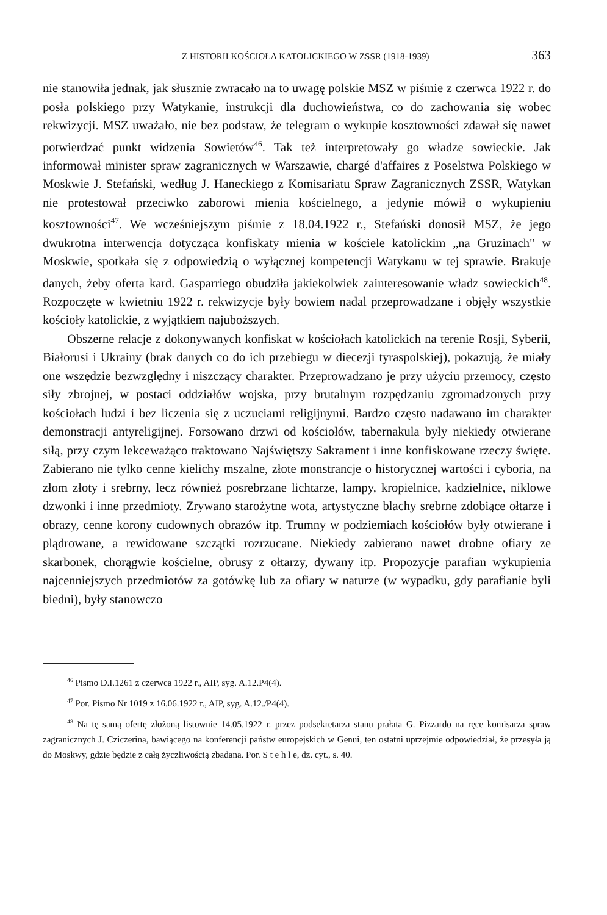Z HISTORII KOŚCIOŁA KATOLICKIEGO W ZSSR (1918-1939) 363
nie stanowiła jednak, jak słusznie zwracało na to uwagę polskie MSZ w piśmie z czerwca 1922 r. do posła polskiego przy Watykanie, instrukcji dla duchowieństwa, co do zachowania się wobec rekwizycji. MSZ uważało, nie bez podstaw, że telegram o wykupie kosztowności zdawał się nawet potwierdzać punkt widzenia Sowietów<sup>46</sup>. Tak też interpretowały go władze sowieckie. Jak informował minister spraw zagranicznych w Warszawie, chargé d'affaires z Poselstwa Polskiego w Moskwie J. Stefański, według J. Haneckiego z Komisariatu Spraw Zagranicznych ZSSR, Watykan nie protestował przeciwko zaborowi mienia kościelnego, a jedynie mówił o wykupieniu kosztowności<sup>47</sup>. We wcześniejszym piśmie z 18.04.1922 r., Stefański donosił MSZ, że jego dwukrotna interwencja dotycząca konfiskaty mienia w kościele katolickim „na Gruzinach" w Moskwie, spotkała się z odpowiedzią o wyłącznej kompetencji Watykanu w tej sprawie. Brakuje danych, żeby oferta kard. Gasparriego obudziła jakiekolwiek zainteresowanie władz sowieckich<sup>48</sup>. Rozpoczęte w kwietniu 1922 r. rekwizycje były bowiem nadal przeprowadzane i objęły wszystkie kościoły katolickie, z wyjątkiem najuboższych.
Obszerne relacje z dokonywanych konfiskat w kościołach katolickich na terenie Rosji, Syberii, Białorusi i Ukrainy (brak danych co do ich przebiegu w diecezji tyraspolskiej), pokazują, że miały one wszędzie bezwzględny i niszczący charakter. Przeprowadzano je przy użyciu przemocy, często siły zbrojnej, w postaci oddziałów wojska, przy brutalnym rozpędzaniu zgromadzonych przy kościołach ludzi i bez liczenia się z uczuciami religijnymi. Bardzo często nadawano im charakter demonstracji antyreligijnej. Forsowano drzwi od kościołów, tabernakula były niekiedy otwierane siłą, przy czym lekceważąco traktowano Najświętszy Sakrament i inne konfiskowane rzeczy święte. Zabierano nie tylko cenne kielichy mszalne, złote monstrancje o historycznej wartości i cyboria, na złom złoty i srebrny, lecz również posrebrzane lichtarze, lampy, kropielnice, kadzielnice, niklowe dzwonki i inne przedmioty. Zrywano starożytne wota, artystyczne blachy srebrne zdobiące ołtarze i obrazy, cenne korony cudownych obrazów itp. Trumny w podziemiach kościołów były otwierane i plądrowane, a rewidowane szczątki rozrzucane. Niekiedy zabierano nawet drobne ofiary ze skarbonek, chorągwie kościelne, obrusy z ołtarzy, dywany itp. Propozycje parafian wykupienia najcenniejszych przedmiotów za gotówkę lub za ofiary w naturze (w wypadku, gdy parafianie byli biedni), były stanowczo
<sup>46</sup> Pismo D.I.1261 z czerwca 1922 r., AIP, syg. A.12.P4(4).
<sup>47</sup> Por. Pismo Nr 1019 z 16.06.1922 r., AIP, syg. A.12./P4(4).
<sup>48</sup> Na tę samą ofertę złożoną listownie 14.05.1922 r. przez podsekretarza stanu prałata G. Pizzardo na ręce komisarza spraw zagranicznych J. Cziczerina, bawiącego na konferencji państw europejskich w Genui, ten ostatni uprzejmie odpowiedział, że przesyła ją do Moskwy, gdzie będzie z całą życzliwością zbadana. Por. S t e h l e, dz. cyt., s. 40.